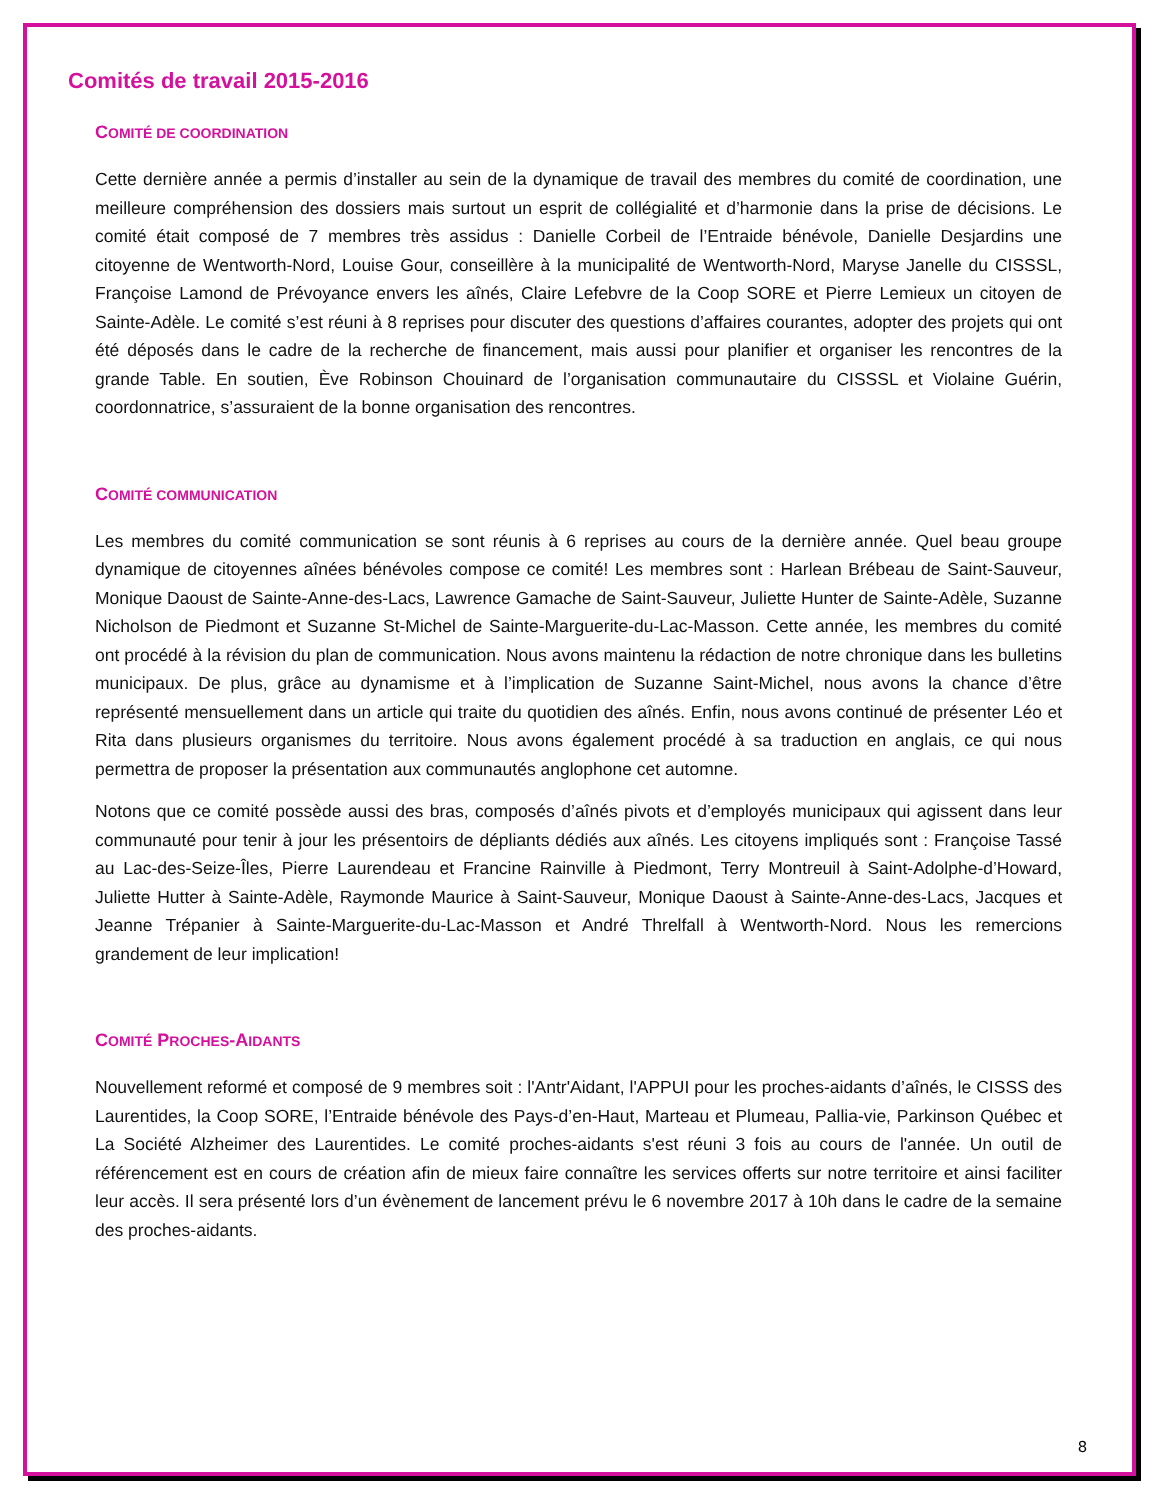Comités de travail 2015-2016
COMITÉ DE COORDINATION
Cette dernière année a permis d’installer au sein de la dynamique de travail des membres du comité de coordination, une meilleure compréhension des dossiers mais surtout un esprit de collégialité et d’harmonie dans la prise de décisions. Le comité était composé de 7 membres très assidus : Danielle Corbeil de l’Entraide bénévole, Danielle Desjardins une citoyenne de Wentworth-Nord, Louise Gour, conseillère à la municipalité de Wentworth-Nord, Maryse Janelle du CISSSL, Françoise Lamond de Prévoyance envers les aînés, Claire Lefebvre de la Coop SORE et Pierre Lemieux un citoyen de Sainte-Adèle. Le comité s’est réuni à 8 reprises pour discuter des questions d’affaires courantes, adopter des projets qui ont été déposés dans le cadre de la recherche de financement, mais aussi pour planifier et organiser les rencontres de la grande Table. En soutien, Ève Robinson Chouinard de l’organisation communautaire du CISSSL et Violaine Guérin, coordonnatrice, s’assuraient de la bonne organisation des rencontres.
COMITÉ COMMUNICATION
Les membres du comité communication se sont réunis à 6 reprises au cours de la dernière année. Quel beau groupe dynamique de citoyennes aînées bénévoles compose ce comité! Les membres sont : Harlean Brébeau de Saint-Sauveur, Monique Daoust de Sainte-Anne-des-Lacs, Lawrence Gamache de Saint-Sauveur, Juliette Hunter de Sainte-Adèle, Suzanne Nicholson de Piedmont et Suzanne St-Michel de Sainte-Marguerite-du-Lac-Masson. Cette année, les membres du comité ont procédé à la révision du plan de communication. Nous avons maintenu la rédaction de notre chronique dans les bulletins municipaux. De plus, grâce au dynamisme et à l’implication de Suzanne Saint-Michel, nous avons la chance d’être représenté mensuellement dans un article qui traite du quotidien des aînés. Enfin, nous avons continué de présenter Léo et Rita dans plusieurs organismes du territoire. Nous avons également procédé à sa traduction en anglais, ce qui nous permettra de proposer la présentation aux communautés anglophone cet automne.
Notons que ce comité possède aussi des bras, composés d’aînés pivots et d’employés municipaux qui agissent dans leur communauté pour tenir à jour les présentoirs de dépliants dédiés aux aînés. Les citoyens impliqués sont : Françoise Tassé au Lac-des-Seize-Îles, Pierre Laurendeau et Francine Rainville à Piedmont, Terry Montreuil à Saint-Adolphe-d’Howard, Juliette Hutter à Sainte-Adèle, Raymonde Maurice à Saint-Sauveur, Monique Daoust à Sainte-Anne-des-Lacs, Jacques et Jeanne Trépanier à Sainte-Marguerite-du-Lac-Masson et André Threlfall à Wentworth-Nord. Nous les remercions grandement de leur implication!
COMITÉ PROCHES-AIDANTS
Nouvellement reformé et composé de 9 membres soit : l'Antr'Aidant, l'APPUI pour les proches-aidants d’aînés, le CISSS des Laurentides, la Coop SORE, l’Entraide bénévole des Pays-d’en-Haut, Marteau et Plumeau, Pallia-vie, Parkinson Québec et La Société Alzheimer des Laurentides. Le comité proches-aidants s'est réuni 3 fois au cours de l'année. Un outil de référencement est en cours de création afin de mieux faire connaître les services offerts sur notre territoire et ainsi faciliter leur accès. Il sera présenté lors d’un évènement de lancement prévu le 6 novembre 2017 à 10h dans le cadre de la semaine des proches-aidants.
8